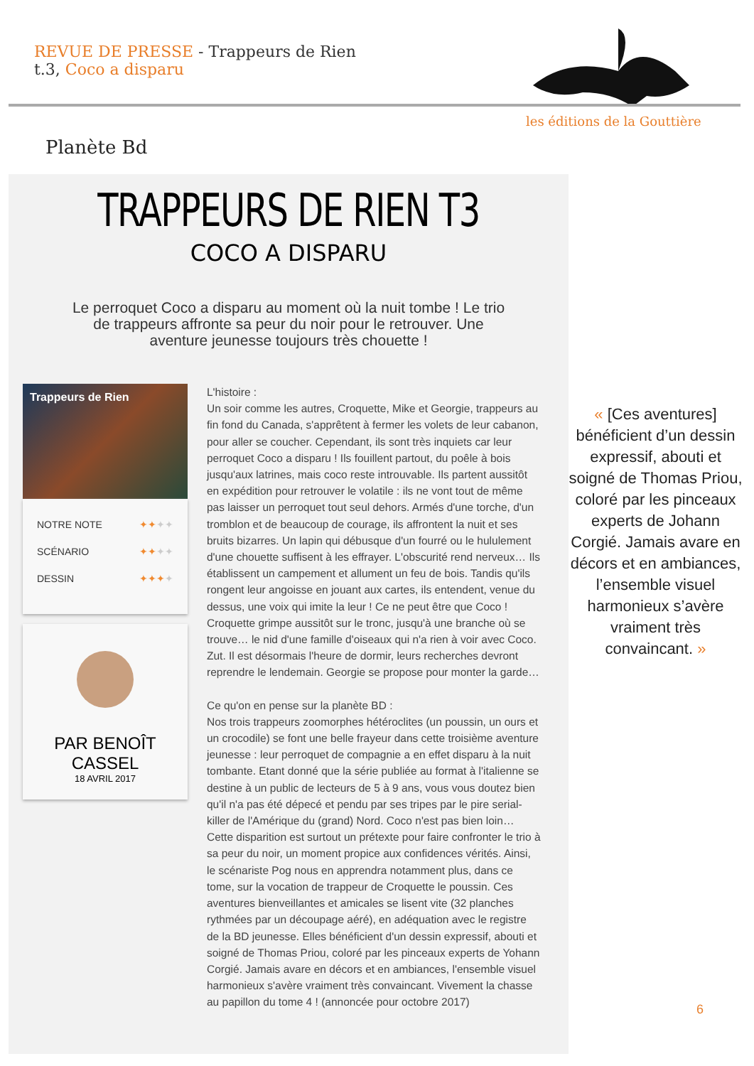REVUE DE PRESSE - Trappeurs de Rien
t.3, Coco a disparu
les éditions de la Gouttière
Planète Bd
TRAPPEURS DE RIEN T3
COCO A DISPARU
Le perroquet Coco a disparu au moment où la nuit tombe ! Le trio de trappeurs affronte sa peur du noir pour le retrouver. Une aventure jeunesse toujours très chouette !
Trappeurs de Rien
NOTRE NOTE ✦✦✦✦
SCÉNARIO ✦✦✦✦
DESSIN ✦✦✦✦
PAR BENOÎT CASSEL
18 AVRIL 2017
L'histoire :
Un soir comme les autres, Croquette, Mike et Georgie, trappeurs au fin fond du Canada, s'apprêtent à fermer les volets de leur cabanon, pour aller se coucher. Cependant, ils sont très inquiets car leur perroquet Coco a disparu ! Ils fouillent partout, du poêle à bois jusqu'aux latrines, mais coco reste introuvable. Ils partent aussitôt en expédition pour retrouver le volatile : ils ne vont tout de même pas laisser un perroquet tout seul dehors. Armés d'une torche, d'un tromblon et de beaucoup de courage, ils affrontent la nuit et ses bruits bizarres. Un lapin qui débusque d'un fourré ou le hululement d'une chouette suffisent à les effrayer. L'obscurité rend nerveux… Ils établissent un campement et allument un feu de bois. Tandis qu'ils rongent leur angoisse en jouant aux cartes, ils entendent, venue du dessus, une voix qui imite la leur ! Ce ne peut être que Coco ! Croquette grimpe aussitôt sur le tronc, jusqu'à une branche où se trouve… le nid d'une famille d'oiseaux qui n'a rien à voir avec Coco. Zut. Il est désormais l'heure de dormir, leurs recherches devront reprendre le lendemain. Georgie se propose pour monter la garde…
Ce qu'on en pense sur la planète BD :
Nos trois trappeurs zoomorphes hétéroclites (un poussin, un ours et un crocodile) se font une belle frayeur dans cette troisième aventure jeunesse : leur perroquet de compagnie a en effet disparu à la nuit tombante. Etant donné que la série publiée au format à l'italienne se destine à un public de lecteurs de 5 à 9 ans, vous vous doutez bien qu'il n'a pas été dépecé et pendu par ses tripes par le pire serial-killer de l'Amérique du (grand) Nord. Coco n'est pas bien loin… Cette disparition est surtout un prétexte pour faire confronter le trio à sa peur du noir, un moment propice aux confidences vérités. Ainsi, le scénariste Pog nous en apprendra notamment plus, dans ce tome, sur la vocation de trappeur de Croquette le poussin. Ces aventures bienveillantes et amicales se lisent vite (32 planches rythmées par un découpage aéré), en adéquation avec le registre de la BD jeunesse. Elles bénéficient d'un dessin expressif, abouti et soigné de Thomas Priou, coloré par les pinceaux experts de Yohann Corgié. Jamais avare en décors et en ambiances, l'ensemble visuel harmonieux s'avère vraiment très convaincant. Vivement la chasse au papillon du tome 4 ! (annoncée pour octobre 2017)
« [Ces aventures] bénéficient d’un dessin expressif, abouti et soigné de Thomas Priou, coloré par les pinceaux experts de Johann Corgié. Jamais avare en décors et en ambiances, l’ensemble visuel harmonieux s’avère vraiment très convaincant. »
6